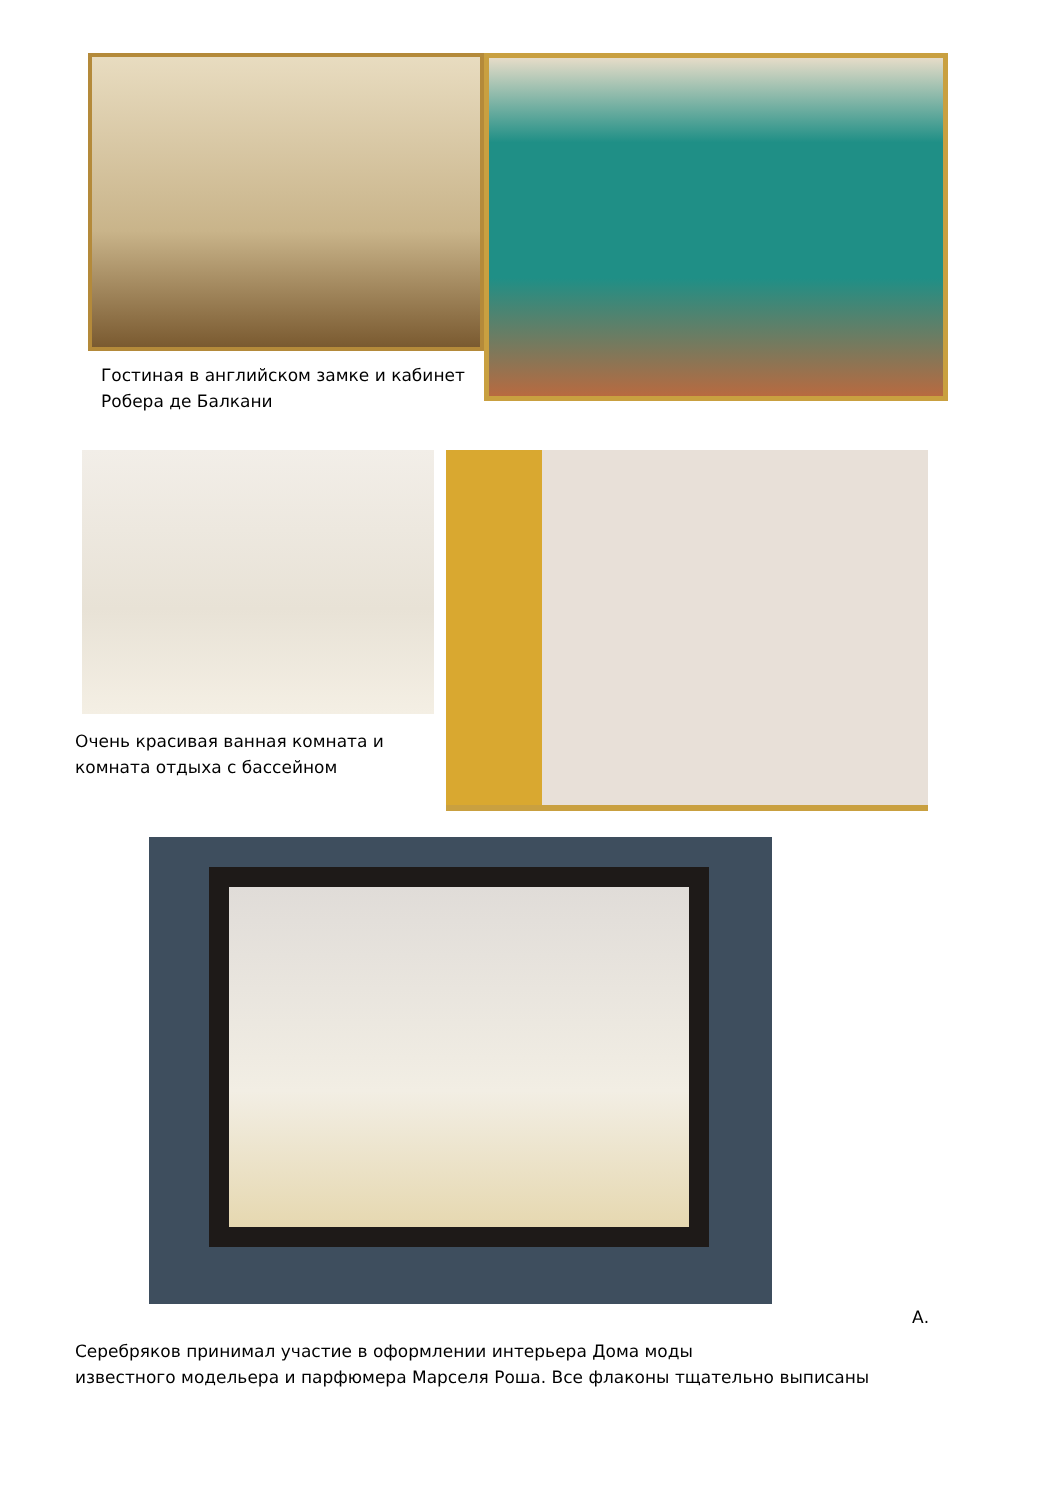Гостиная в английском замке и кабинет
Робера де Балкани
Очень красивая ванная комната и
комната отдыха с бассейном
А.
Серебряков принимал участие в оформлении интерьера Дома моды
известного модельера и парфюмера Марселя Роша. Все флаконы тщательно выписаны